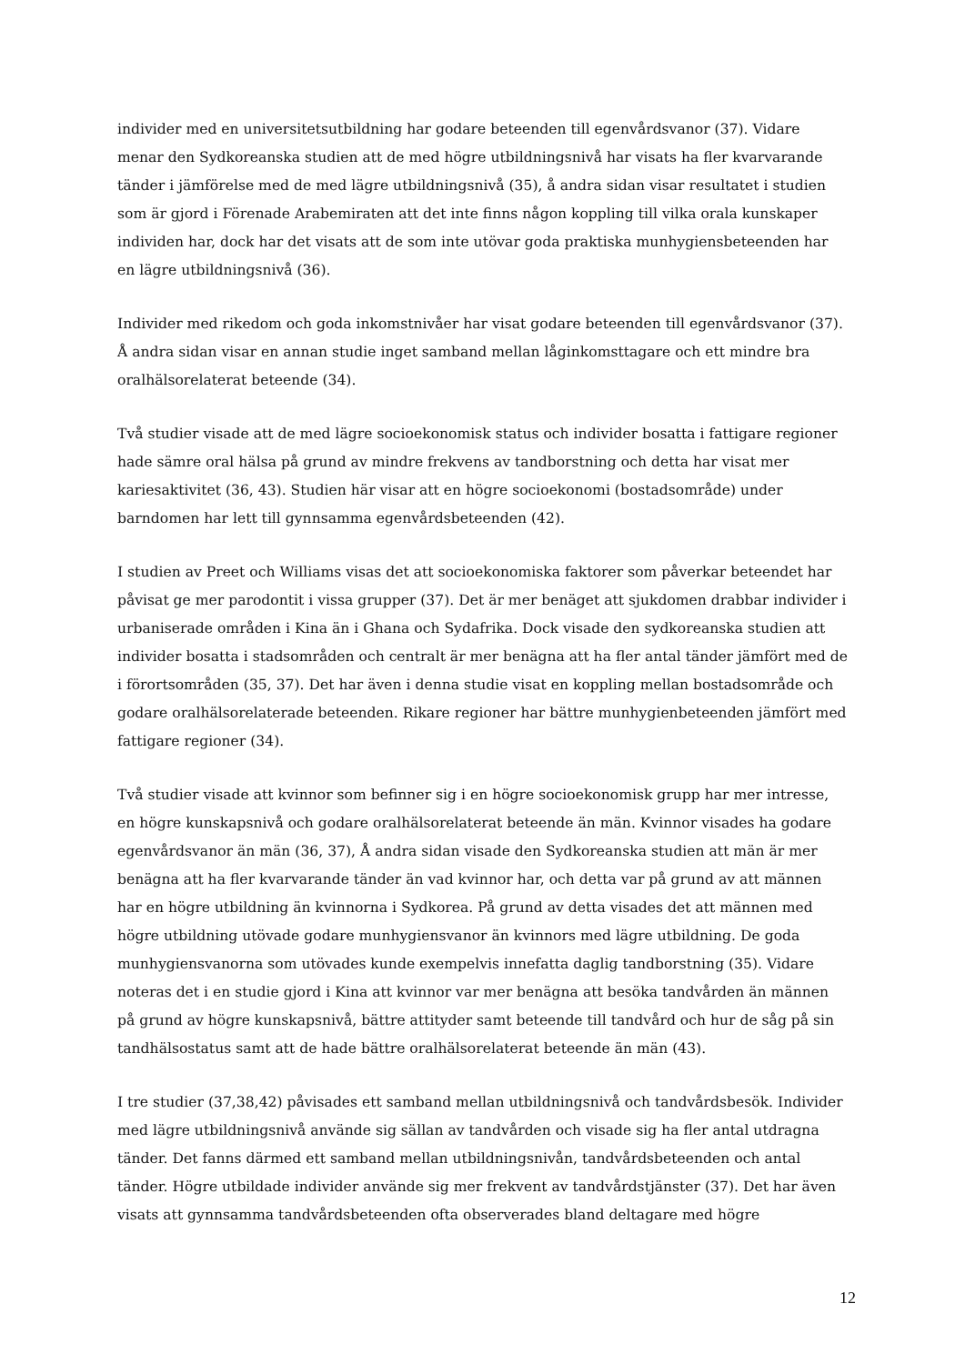individer med en universitetsutbildning har godare beteenden till egenvårdsvanor (37). Vidare menar den Sydkoreanska studien att de med högre utbildningsnivå har visats ha fler kvarvarande tänder i jämförelse med de med lägre utbildningsnivå (35), å andra sidan visar resultatet i studien som är gjord i Förenade Arabemiraten att det inte finns någon koppling till vilka orala kunskaper individen har, dock har det visats att de som inte utövar goda praktiska munhygiensbeteenden har en lägre utbildningsnivå (36).
Individer med rikedom och goda inkomstnivåer har visat godare beteenden till egenvårdsvanor (37). Å andra sidan visar en annan studie inget samband mellan låginkomsttagare och ett mindre bra oralhälsorelaterat beteende (34).
Två studier visade att de med lägre socioekonomisk status och individer bosatta i fattigare regioner hade sämre oral hälsa på grund av mindre frekvens av tandborstning och detta har visat mer kariesaktivitet (36, 43). Studien här visar att en högre socioekonomi (bostadsområde) under barndomen har lett till gynnsamma egenvårdsbeteenden (42).
I studien av Preet och Williams visas det att socioekonomiska faktorer som påverkar beteendet har påvisat ge mer parodontit i vissa grupper (37). Det är mer benäget att sjukdomen drabbar individer i urbaniserade områden i Kina än i Ghana och Sydafrika. Dock visade den sydkoreanska studien att individer bosatta i stadsområden och centralt är mer benägna att ha fler antal tänder jämfört med de i förortsområden (35, 37). Det har även i denna studie visat en koppling mellan bostadsområde och godare oralhälsorelaterade beteenden. Rikare regioner har bättre munhygienbeteenden jämfört med fattigare regioner (34).
Två studier visade att kvinnor som befinner sig i en högre socioekonomisk grupp har mer intresse, en högre kunskapsnivå och godare oralhälsorelaterat beteende än män. Kvinnor visades ha godare egenvårdsvanor än män (36, 37), Å andra sidan visade den Sydkoreanska studien att män är mer benägna att ha fler kvarvarande tänder än vad kvinnor har, och detta var på grund av att männen har en högre utbildning än kvinnorna i Sydkorea. På grund av detta visades det att männen med högre utbildning utövade godare munhygiensvanor än kvinnors med lägre utbildning. De goda munhygiensvanorna som utövades kunde exempelvis innefatta daglig tandborstning (35). Vidare noteras det i en studie gjord i Kina att kvinnor var mer benägna att besöka tandvården än männen på grund av högre kunskapsnivå, bättre attityder samt beteende till tandvård och hur de såg på sin tandhälsostatus samt att de hade bättre oralhälsorelaterat beteende än män (43).
I tre studier (37,38,42) påvisades ett samband mellan utbildningsnivå och tandvårdsbesök. Individer med lägre utbildningsnivå använde sig sällan av tandvården och visade sig ha fler antal utdragna tänder. Det fanns därmed ett samband mellan utbildningsnivån, tandvårdsbeteenden och antal tänder. Högre utbildade individer använde sig mer frekvent av tandvårdstjänster (37). Det har även visats att gynnsamma tandvårdsbeteenden ofta observerades bland deltagare med högre
12